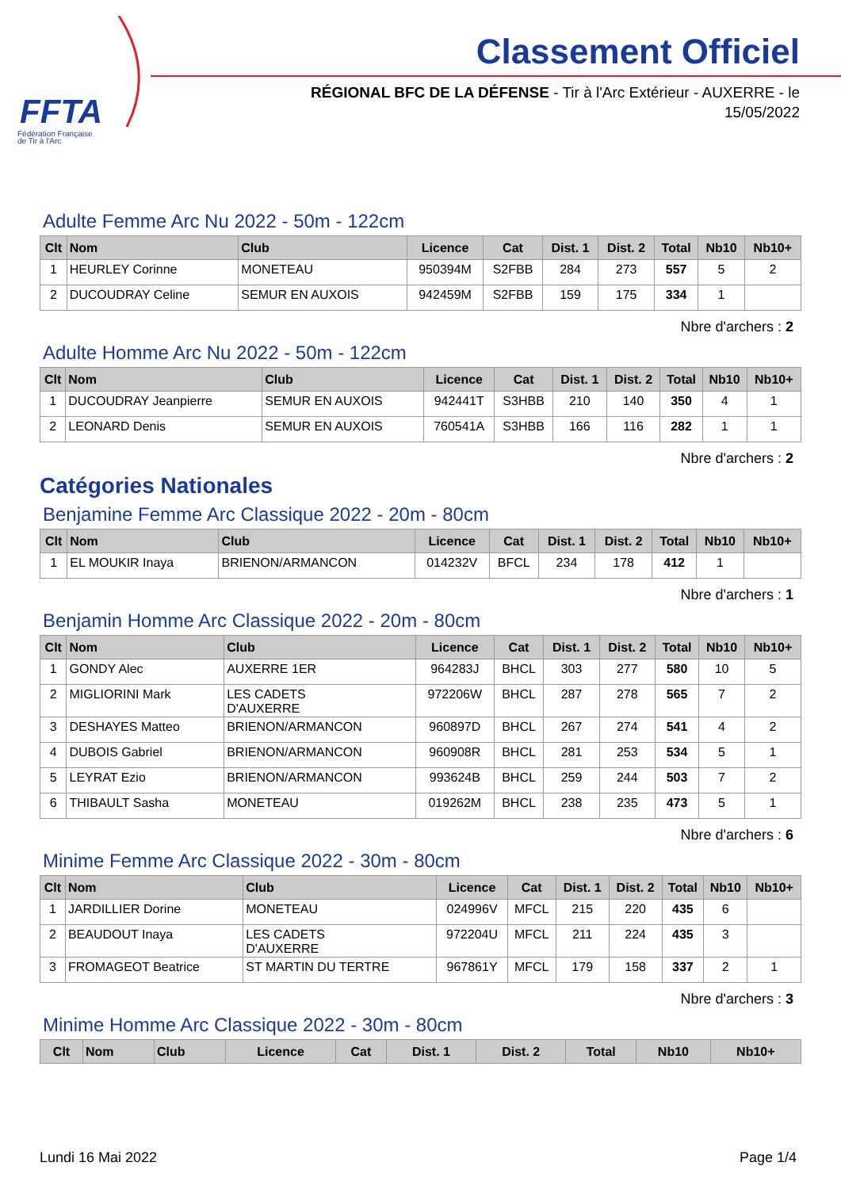FFTA
Fédération Française
de Tir à l'Arc
Classement Officiel
RÉGIONAL BFC DE LA DÉFENSE - Tir à l'Arc Extérieur - AUXERRE - le
15/05/2022
Adulte Femme Arc Nu 2022 - 50m - 122cm
| Clt | Nom | Club | Licence | Cat | Dist. 1 | Dist. 2 | Total | Nb10 | Nb10+ |
| --- | --- | --- | --- | --- | --- | --- | --- | --- | --- |
| 1 | HEURLEY Corinne | MONETEAU | 950394M | S2FBB | 284 | 273 | 557 | 5 | 2 |
| 2 | DUCOUDRAY Celine | SEMUR EN AUXOIS | 942459M | S2FBB | 159 | 175 | 334 | 1 | |
Nbre d'archers : 2
Adulte Homme Arc Nu 2022 - 50m - 122cm
| Clt | Nom | Club | Licence | Cat | Dist. 1 | Dist. 2 | Total | Nb10 | Nb10+ |
| --- | --- | --- | --- | --- | --- | --- | --- | --- | --- |
| 1 | DUCOUDRAY Jeanpierre | SEMUR EN AUXOIS | 942441T | S3HBB | 210 | 140 | 350 | 4 | 1 |
| 2 | LEONARD Denis | SEMUR EN AUXOIS | 760541A | S3HBB | 166 | 116 | 282 | 1 | 1 |
Nbre d'archers : 2
Catégories Nationales
Benjamine Femme Arc Classique 2022 - 20m - 80cm
| Clt | Nom | Club | Licence | Cat | Dist. 1 | Dist. 2 | Total | Nb10 | Nb10+ |
| --- | --- | --- | --- | --- | --- | --- | --- | --- | --- |
| 1 | EL MOUKIR Inaya | BRIENON/ARMANCON | 014232V | BFCL | 234 | 178 | 412 | 1 | |
Nbre d'archers : 1
Benjamin Homme Arc Classique 2022 - 20m - 80cm
| Clt | Nom | Club | Licence | Cat | Dist. 1 | Dist. 2 | Total | Nb10 | Nb10+ |
| --- | --- | --- | --- | --- | --- | --- | --- | --- | --- |
| 1 | GONDY Alec | AUXERRE 1ER | 964283J | BHCL | 303 | 277 | 580 | 10 | 5 |
| 2 | MIGLIORINI Mark | LES CADETS D'AUXERRE | 972206W | BHCL | 287 | 278 | 565 | 7 | 2 |
| 3 | DESHAYES Matteo | BRIENON/ARMANCON | 960897D | BHCL | 267 | 274 | 541 | 4 | 2 |
| 4 | DUBOIS Gabriel | BRIENON/ARMANCON | 960908R | BHCL | 281 | 253 | 534 | 5 | 1 |
| 5 | LEYRAT Ezio | BRIENON/ARMANCON | 993624B | BHCL | 259 | 244 | 503 | 7 | 2 |
| 6 | THIBAULT Sasha | MONETEAU | 019262M | BHCL | 238 | 235 | 473 | 5 | 1 |
Nbre d'archers : 6
Minime Femme Arc Classique 2022 - 30m - 80cm
| Clt | Nom | Club | Licence | Cat | Dist. 1 | Dist. 2 | Total | Nb10 | Nb10+ |
| --- | --- | --- | --- | --- | --- | --- | --- | --- | --- |
| 1 | JARDILLIER Dorine | MONETEAU | 024996V | MFCL | 215 | 220 | 435 | 6 | |
| 2 | BEAUDOUT Inaya | LES CADETS D'AUXERRE | 972204U | MFCL | 211 | 224 | 435 | 3 | |
| 3 | FROMAGEOT Beatrice | ST MARTIN DU TERTRE | 967861Y | MFCL | 179 | 158 | 337 | 2 | 1 |
Nbre d'archers : 3
Minime Homme Arc Classique 2022 - 30m - 80cm
| Clt | Nom | Club | Licence | Cat | Dist. 1 | Dist. 2 | Total | Nb10 | Nb10+ |
| --- | --- | --- | --- | --- | --- | --- | --- | --- | --- |
Lundi 16 Mai 2022 Page 1/4